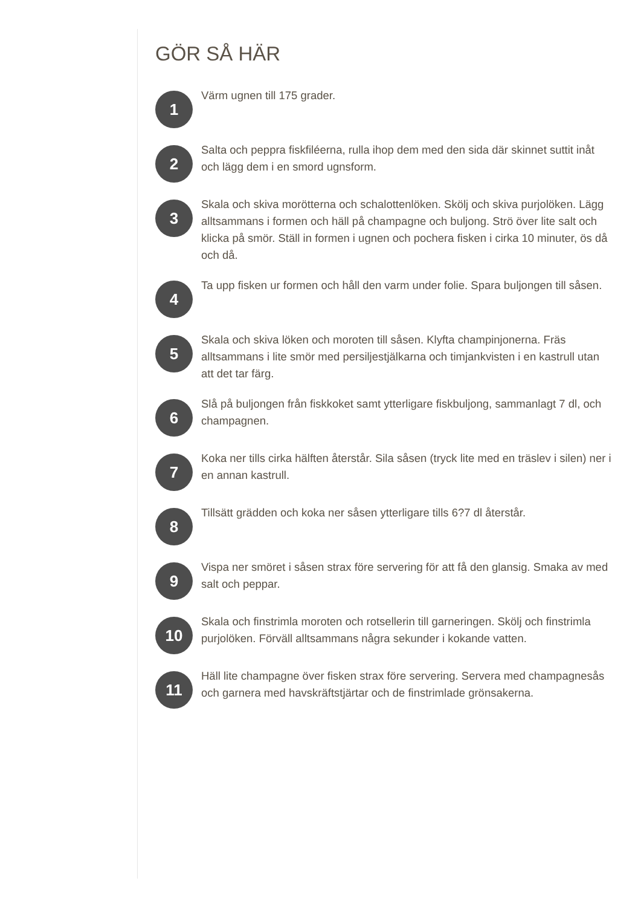GÖR SÅ HÄR
1
Värm ugnen till 175 grader.
2
Salta och peppra fiskfiléerna, rulla ihop dem med den sida där skinnet suttit inåt och lägg dem i en smord ugnsform.
3
Skala och skiva morötterna och schalottenlöken. Skölj och skiva purjolöken. Lägg alltsammans i formen och häll på champagne och buljong. Strö över lite salt och klicka på smör. Ställ in formen i ugnen och pochera fisken i cirka 10 minuter, ös då och då.
4
Ta upp fisken ur formen och håll den varm under folie. Spara buljongen till såsen.
5
Skala och skiva löken och moroten till såsen. Klyfta champinjonerna. Fräs alltsammans i lite smör med persiljestjälkarna och timjankvisten i en kastrull utan att det tar färg.
6
Slå på buljongen från fiskkoket samt ytterligare fiskbuljong, sammanlagt 7 dl, och champagnen.
7
Koka ner tills cirka hälften återstår. Sila såsen (tryck lite med en träslev i silen) ner i en annan kastrull.
8
Tillsätt grädden och koka ner såsen ytterligare tills 6?7 dl återstår.
9
Vispa ner smöret i såsen strax före servering för att få den glansig. Smaka av med salt och peppar.
10
Skala och finstrimla moroten och rotsellerin till garneringen. Skölj och finstrimla purjolöken. Förväll alltsammans några sekunder i kokande vatten.
11
Häll lite champagne över fisken strax före servering. Servera med champagnesås och garnera med havskräftstjärtar och de finstrimlade grönsakerna.